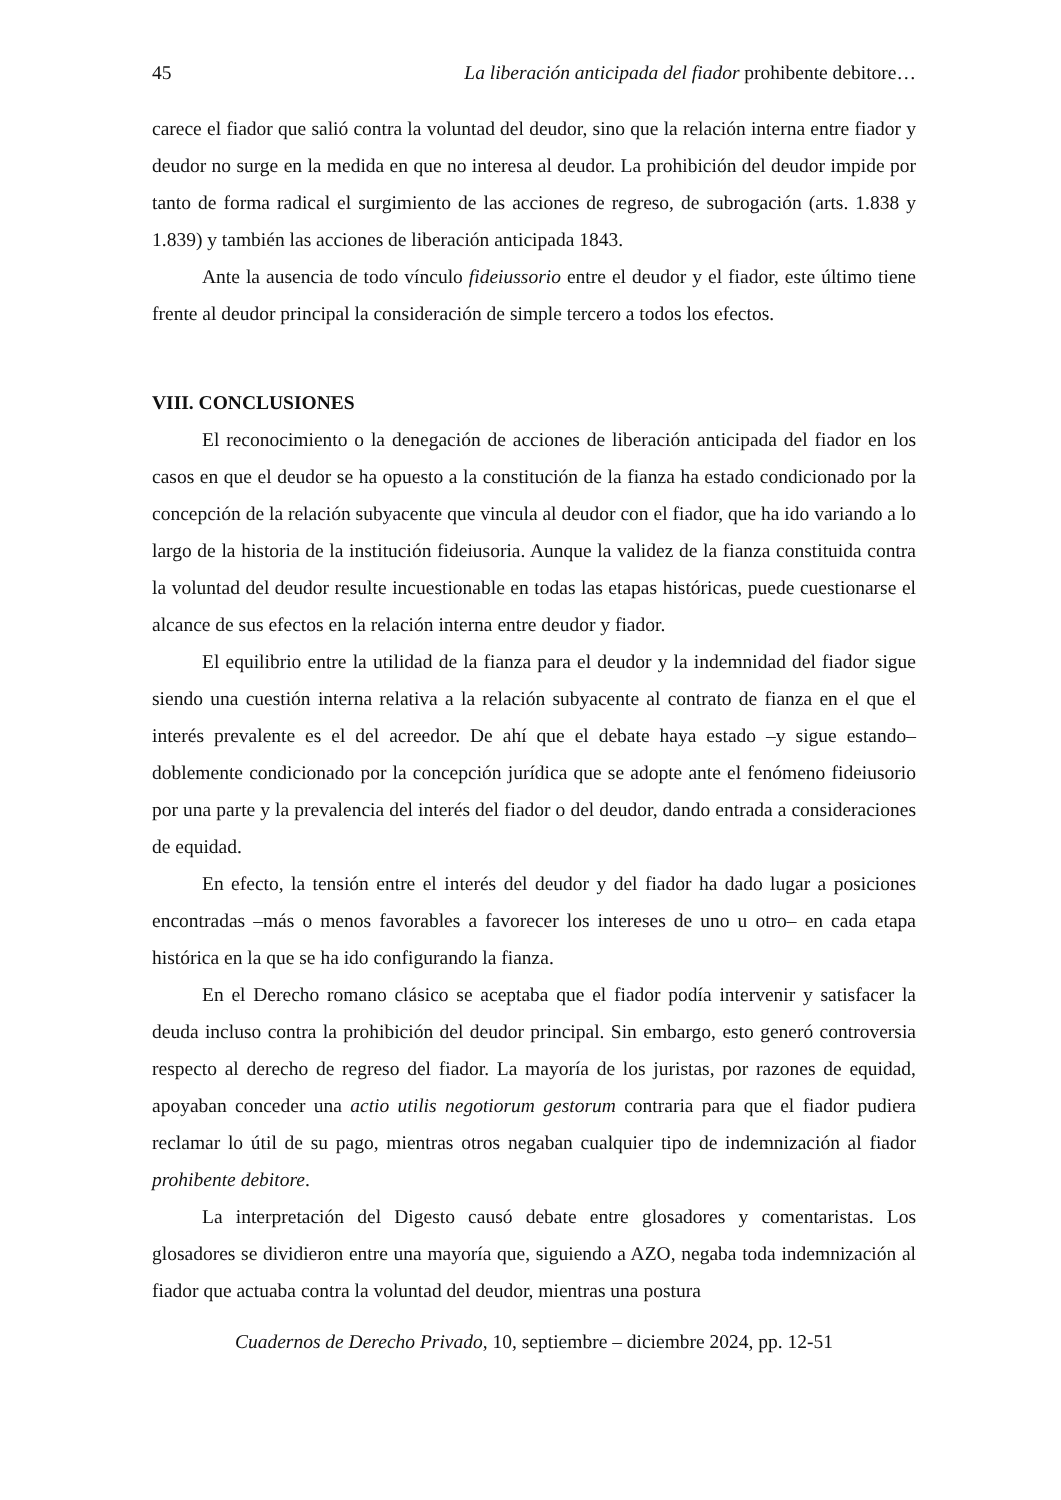45 La liberación anticipada del fiador prohibente debitore…
carece el fiador que salió contra la voluntad del deudor, sino que la relación interna entre fiador y deudor no surge en la medida en que no interesa al deudor. La prohibición del deudor impide por tanto de forma radical el surgimiento de las acciones de regreso, de subrogación (arts. 1.838 y 1.839) y también las acciones de liberación anticipada 1843.
Ante la ausencia de todo vínculo fideiussorio entre el deudor y el fiador, este último tiene frente al deudor principal la consideración de simple tercero a todos los efectos.
VIII. CONCLUSIONES
El reconocimiento o la denegación de acciones de liberación anticipada del fiador en los casos en que el deudor se ha opuesto a la constitución de la fianza ha estado condicionado por la concepción de la relación subyacente que vincula al deudor con el fiador, que ha ido variando a lo largo de la historia de la institución fideiusoria. Aunque la validez de la fianza constituida contra la voluntad del deudor resulte incuestionable en todas las etapas históricas, puede cuestionarse el alcance de sus efectos en la relación interna entre deudor y fiador.
El equilibrio entre la utilidad de la fianza para el deudor y la indemnidad del fiador sigue siendo una cuestión interna relativa a la relación subyacente al contrato de fianza en el que el interés prevalente es el del acreedor. De ahí que el debate haya estado –y sigue estando– doblemente condicionado por la concepción jurídica que se adopte ante el fenómeno fideiusorio por una parte y la prevalencia del interés del fiador o del deudor, dando entrada a consideraciones de equidad.
En efecto, la tensión entre el interés del deudor y del fiador ha dado lugar a posiciones encontradas –más o menos favorables a favorecer los intereses de uno u otro– en cada etapa histórica en la que se ha ido configurando la fianza.
En el Derecho romano clásico se aceptaba que el fiador podía intervenir y satisfacer la deuda incluso contra la prohibición del deudor principal. Sin embargo, esto generó controversia respecto al derecho de regreso del fiador. La mayoría de los juristas, por razones de equidad, apoyaban conceder una actio utilis negotiorum gestorum contraria para que el fiador pudiera reclamar lo útil de su pago, mientras otros negaban cualquier tipo de indemnización al fiador prohibente debitore.
La interpretación del Digesto causó debate entre glosadores y comentaristas. Los glosadores se dividieron entre una mayoría que, siguiendo a AZO, negaba toda indemnización al fiador que actuaba contra la voluntad del deudor, mientras una postura
Cuadernos de Derecho Privado, 10, septiembre – diciembre 2024, pp. 12-51